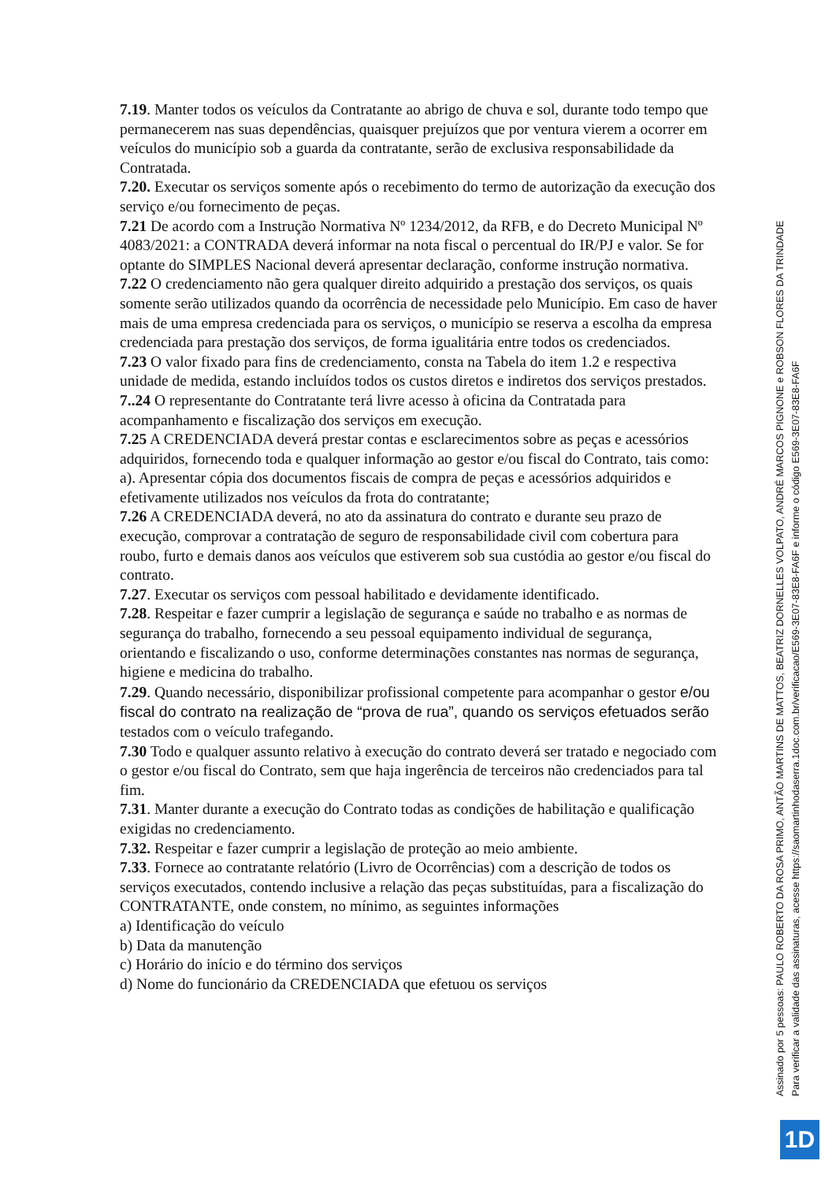7.19. Manter todos os veículos da Contratante ao abrigo de chuva e sol, durante todo tempo que permanecerem nas suas dependências, quaisquer prejuízos que por ventura vierem a ocorrer em veículos do município sob a guarda da contratante, serão de exclusiva responsabilidade da Contratada.
7.20. Executar os serviços somente após o recebimento do termo de autorização da execução dos serviço e/ou fornecimento de peças.
7.21 De acordo com a Instrução Normativa Nº 1234/2012, da RFB, e do Decreto Municipal Nº 4083/2021: a CONTRADA deverá informar na nota fiscal o percentual do IR/PJ e valor. Se for optante do SIMPLES Nacional deverá apresentar declaração, conforme instrução normativa.
7.22 O credenciamento não gera qualquer direito adquirido a prestação dos serviços, os quais somente serão utilizados quando da ocorrência de necessidade pelo Município. Em caso de haver mais de uma empresa credenciada para os serviços, o município se reserva a escolha da empresa credenciada para prestação dos serviços, de forma igualitária entre todos os credenciados.
7.23 O valor fixado para fins de credenciamento, consta na Tabela do item 1.2 e respectiva unidade de medida, estando incluídos todos os custos diretos e indiretos dos serviços prestados.
7..24 O representante do Contratante terá livre acesso à oficina da Contratada para acompanhamento e fiscalização dos serviços em execução.
7.25 A CREDENCIADA deverá prestar contas e esclarecimentos sobre as peças e acessórios adquiridos, fornecendo toda e qualquer informação ao gestor e/ou fiscal do Contrato, tais como:
a). Apresentar cópia dos documentos fiscais de compra de peças e acessórios adquiridos e efetivamente utilizados nos veículos da frota do contratante;
7.26 A CREDENCIADA deverá, no ato da assinatura do contrato e durante seu prazo de execução, comprovar a contratação de seguro de responsabilidade civil com cobertura para roubo, furto e demais danos aos veículos que estiverem sob sua custódia ao gestor e/ou fiscal do contrato.
7.27. Executar os serviços com pessoal habilitado e devidamente identificado.
7.28. Respeitar e fazer cumprir a legislação de segurança e saúde no trabalho e as normas de segurança do trabalho, fornecendo a seu pessoal equipamento individual de segurança, orientando e fiscalizando o uso, conforme determinações constantes nas normas de segurança, higiene e medicina do trabalho.
7.29. Quando necessário, disponibilizar profissional competente para acompanhar o gestor e/ou fiscal do contrato na realização de “prova de rua”, quando os serviços efetuados serão testados com o veículo trafegando.
7.30 Todo e qualquer assunto relativo à execução do contrato deverá ser tratado e negociado com o gestor e/ou fiscal do Contrato, sem que haja ingerência de terceiros não credenciados para tal fim.
7.31. Manter durante a execução do Contrato todas as condições de habilitação e qualificação exigidas no credenciamento.
7.32. Respeitar e fazer cumprir a legislação de proteção ao meio ambiente.
7.33. Fornece ao contratante relatório (Livro de Ocorrências) com a descrição de todos os serviços executados, contendo inclusive a relação das peças substituídas, para a fiscalização do CONTRATANTE, onde constem, no mínimo, as seguintes informações
a) Identificação do veículo
b) Data da manutenção
c) Horário do início e do término dos serviços
d) Nome do funcionário da CREDENCIADA que efetuou os serviços
Assinado por 5 pessoas: PAULO ROBERTO DA ROSA PRIMO, ANTÃO MARTINS DE MATTOS, BEATRIZ DORNELLES VOLPATO, ANDRÉ MARCOS PIGNONE e ROBSON FLORES DA TRINDADE
Para verificar a validade das assinaturas, acesse https://saomartinhodaserra.1doc.com.br/verificacao/E569-3E07-83E8-FA6F e informe o código E569-3E07-83E8-FA6F
1D